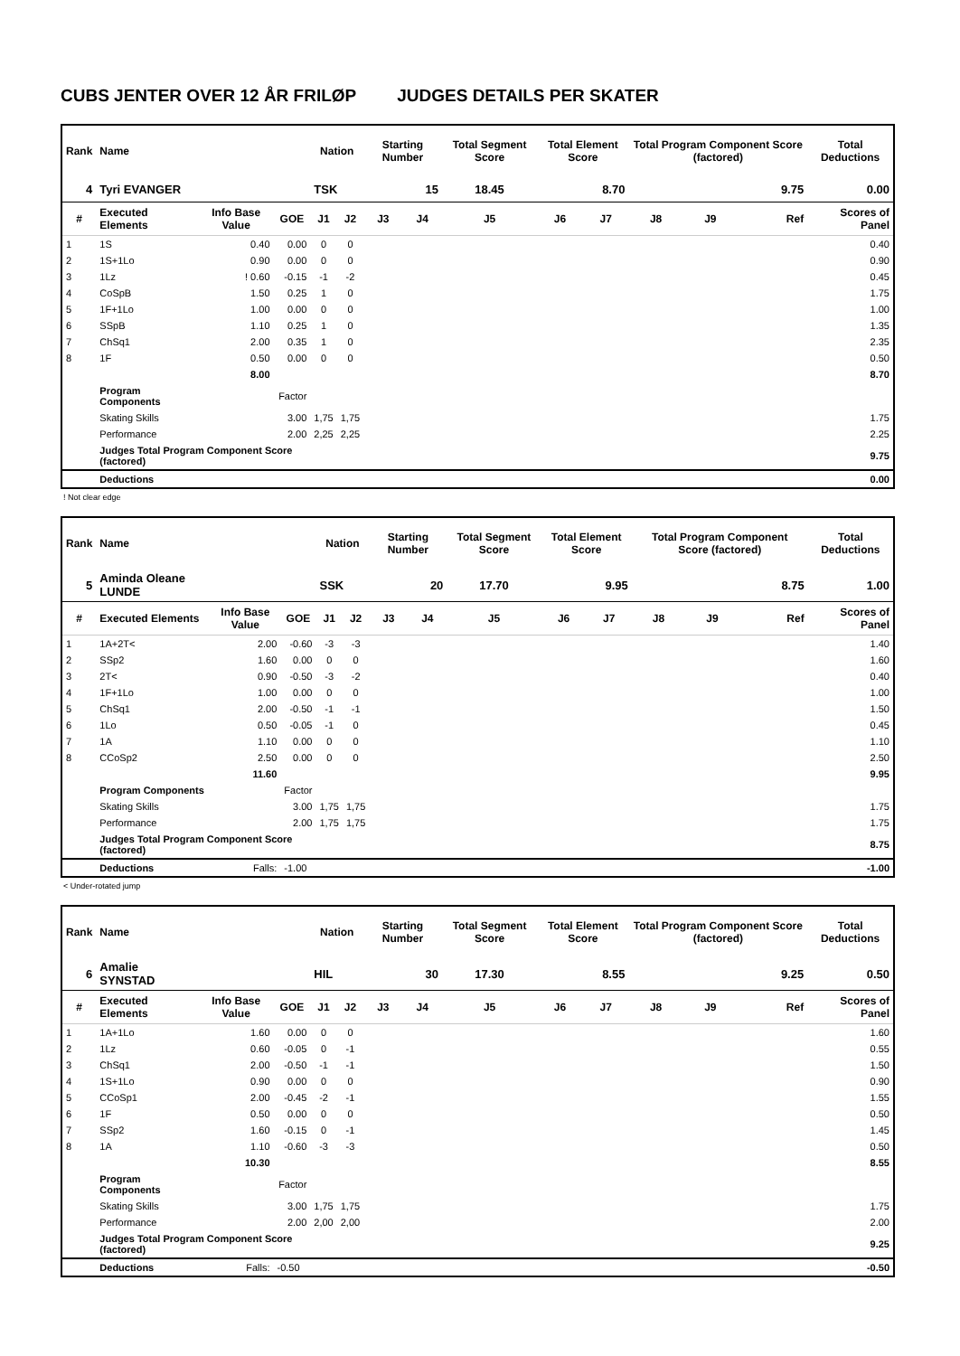CUBS JENTER OVER 12 ÅR FRILØP JUDGES DETAILS PER SKATER
| Rank | Name | | | Nation | | Starting Number | | Total Segment Score | Total Element Score | | Total Program Component Score (factored) | | | Total Deductions |
| --- | --- | --- | --- | --- | --- | --- | --- | --- | --- | --- | --- | --- | --- | --- |
| 4 | Tyri EVANGER | | | TSK | | 15 | | 18.45 | 8.70 | | 9.75 | | | 0.00 |
| # | Executed Elements | Info Base Value | GOE | J1 | J2 | J3 | J4 | J5 | J6 | J7 | J8 | J9 | Ref | Scores of Panel |
| 1 | 1S | 0.40 | 0.00 | 0 | 0 | | | | | | | | | 0.40 |
| 2 | 1S+1Lo | 0.90 | 0.00 | 0 | 0 | | | | | | | | | 0.90 |
| 3 | 1Lz | ! 0.60 | -0.15 | -1 | -2 | | | | | | | | | 0.45 |
| 4 | CoSpB | 1.50 | 0.25 | 1 | 0 | | | | | | | | | 1.75 |
| 5 | 1F+1Lo | 1.00 | 0.00 | 0 | 0 | | | | | | | | | 1.00 |
| 6 | SSpB | 1.10 | 0.25 | 1 | 0 | | | | | | | | | 1.35 |
| 7 | ChSq1 | 2.00 | 0.35 | 1 | 0 | | | | | | | | | 2.35 |
| 8 | 1F | 0.50 | 0.00 | 0 | 0 | | | | | | | | | 0.50 |
| | | 8.00 | | | | | | | | | | | | 8.70 |
| | Program Components | | Factor | | | | | | | | | | | |
| | Skating Skills | | 3.00 | 1,75 | 1,75 | | | | | | | | | 1.75 |
| | Performance | | 2.00 | 2,25 | 2,25 | | | | | | | | | 2.25 |
| | Judges Total Program Component Score (factored) | | | | | | | | | | | | | 9.75 |
| | Deductions | | | | | | | | | | | | | 0.00 |
! Not clear edge
| Rank | Name | | | Nation | | Starting Number | | Total Segment Score | Total Element Score | | Total Program Component Score (factored) | | | Total Deductions |
| --- | --- | --- | --- | --- | --- | --- | --- | --- | --- | --- | --- | --- | --- | --- |
| 5 | Aminda Oleane LUNDE | | | SSK | | 20 | | 17.70 | 9.95 | | 8.75 | | | 1.00 |
| # | Executed Elements | Info Base Value | GOE | J1 | J2 | J3 | J4 | J5 | J6 | J7 | J8 | J9 | Ref | Scores of Panel |
| 1 | 1A+2T< | 2.00 | -0.60 | -3 | -3 | | | | | | | | | 1.40 |
| 2 | SSp2 | 1.60 | 0.00 | 0 | 0 | | | | | | | | | 1.60 |
| 3 | 2T< | 0.90 | -0.50 | -3 | -2 | | | | | | | | | 0.40 |
| 4 | 1F+1Lo | 1.00 | 0.00 | 0 | 0 | | | | | | | | | 1.00 |
| 5 | ChSq1 | 2.00 | -0.50 | -1 | -1 | | | | | | | | | 1.50 |
| 6 | 1Lo | 0.50 | -0.05 | -1 | 0 | | | | | | | | | 0.45 |
| 7 | 1A | 1.10 | 0.00 | 0 | 0 | | | | | | | | | 1.10 |
| 8 | CCoSp2 | 2.50 | 0.00 | 0 | 0 | | | | | | | | | 2.50 |
| | | 11.60 | | | | | | | | | | | | 9.95 |
| | Program Components | | Factor | | | | | | | | | | | |
| | Skating Skills | | 3.00 | 1,75 | 1,75 | | | | | | | | | 1.75 |
| | Performance | | 2.00 | 1,75 | 1,75 | | | | | | | | | 1.75 |
| | Judges Total Program Component Score (factored) | | | | | | | | | | | | | 8.75 |
| | Deductions | Falls: | -1.00 | | | | | | | | | | | -1.00 |
< Under-rotated jump
| Rank | Name | | | Nation | | Starting Number | | Total Segment Score | Total Element Score | | Total Program Component Score (factored) | | | Total Deductions |
| --- | --- | --- | --- | --- | --- | --- | --- | --- | --- | --- | --- | --- | --- | --- |
| 6 | Amalie SYNSTAD | | | HIL | | 30 | | 17.30 | 8.55 | | 9.25 | | | 0.50 |
| # | Executed Elements | Info Base Value | GOE | J1 | J2 | J3 | J4 | J5 | J6 | J7 | J8 | J9 | Ref | Scores of Panel |
| 1 | 1A+1Lo | 1.60 | 0.00 | 0 | 0 | | | | | | | | | 1.60 |
| 2 | 1Lz | 0.60 | -0.05 | 0 | -1 | | | | | | | | | 0.55 |
| 3 | ChSq1 | 2.00 | -0.50 | -1 | -1 | | | | | | | | | 1.50 |
| 4 | 1S+1Lo | 0.90 | 0.00 | 0 | 0 | | | | | | | | | 0.90 |
| 5 | CCoSp1 | 2.00 | -0.45 | -2 | -1 | | | | | | | | | 1.55 |
| 6 | 1F | 0.50 | 0.00 | 0 | 0 | | | | | | | | | 0.50 |
| 7 | SSp2 | 1.60 | -0.15 | 0 | -1 | | | | | | | | | 1.45 |
| 8 | 1A | 1.10 | -0.60 | -3 | -3 | | | | | | | | | 0.50 |
| | | 10.30 | | | | | | | | | | | | 8.55 |
| | Program Components | | Factor | | | | | | | | | | | |
| | Skating Skills | | 3.00 | 1,75 | 1,75 | | | | | | | | | 1.75 |
| | Performance | | 2.00 | 2,00 | 2,00 | | | | | | | | | 2.00 |
| | Judges Total Program Component Score (factored) | | | | | | | | | | | | | 9.25 |
| | Deductions | Falls: | -0.50 | | | | | | | | | | | -0.50 |